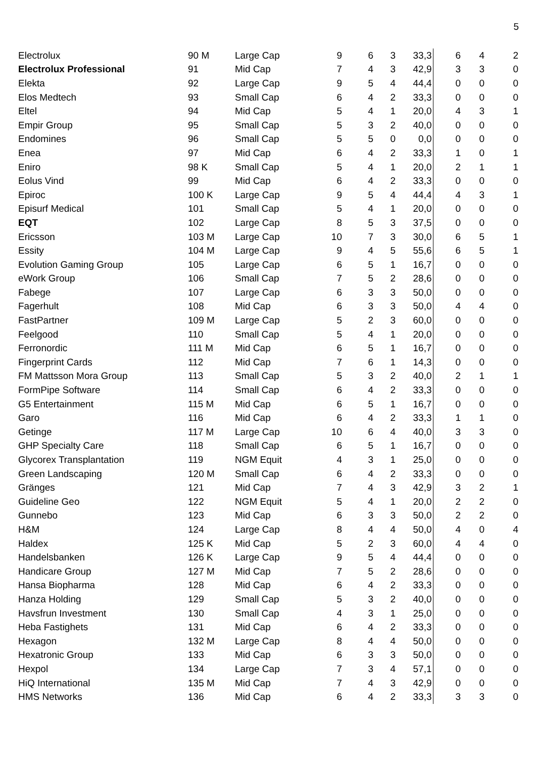5
| Electrolux | 90 M | Large Cap | 9 | 6 | 3 | 33,3 | 6 | 4 | 2 |
| Electrolux Professional | 91 | Mid Cap | 7 | 4 | 3 | 42,9 | 3 | 3 | 0 |
| Elekta | 92 | Large Cap | 9 | 5 | 4 | 44,4 | 0 | 0 | 0 |
| Elos Medtech | 93 | Small Cap | 6 | 4 | 2 | 33,3 | 0 | 0 | 0 |
| Eltel | 94 | Mid Cap | 5 | 4 | 1 | 20,0 | 4 | 3 | 1 |
| Empir Group | 95 | Small Cap | 5 | 3 | 2 | 40,0 | 0 | 0 | 0 |
| Endomines | 96 | Small Cap | 5 | 5 | 0 | 0,0 | 0 | 0 | 0 |
| Enea | 97 | Mid Cap | 6 | 4 | 2 | 33,3 | 1 | 0 | 1 |
| Eniro | 98 K | Small Cap | 5 | 4 | 1 | 20,0 | 2 | 1 | 1 |
| Eolus Vind | 99 | Mid Cap | 6 | 4 | 2 | 33,3 | 0 | 0 | 0 |
| Epiroc | 100 K | Large Cap | 9 | 5 | 4 | 44,4 | 4 | 3 | 1 |
| Episurf Medical | 101 | Small Cap | 5 | 4 | 1 | 20,0 | 0 | 0 | 0 |
| EQT | 102 | Large Cap | 8 | 5 | 3 | 37,5 | 0 | 0 | 0 |
| Ericsson | 103 M | Large Cap | 10 | 7 | 3 | 30,0 | 6 | 5 | 1 |
| Essity | 104 M | Large Cap | 9 | 4 | 5 | 55,6 | 6 | 5 | 1 |
| Evolution Gaming Group | 105 | Large Cap | 6 | 5 | 1 | 16,7 | 0 | 0 | 0 |
| eWork Group | 106 | Small Cap | 7 | 5 | 2 | 28,6 | 0 | 0 | 0 |
| Fabege | 107 | Large Cap | 6 | 3 | 3 | 50,0 | 0 | 0 | 0 |
| Fagerhult | 108 | Mid Cap | 6 | 3 | 3 | 50,0 | 4 | 4 | 0 |
| FastPartner | 109 M | Large Cap | 5 | 2 | 3 | 60,0 | 0 | 0 | 0 |
| Feelgood | 110 | Small Cap | 5 | 4 | 1 | 20,0 | 0 | 0 | 0 |
| Ferronordic | 111 M | Mid Cap | 6 | 5 | 1 | 16,7 | 0 | 0 | 0 |
| Fingerprint Cards | 112 | Mid Cap | 7 | 6 | 1 | 14,3 | 0 | 0 | 0 |
| FM Mattsson Mora Group | 113 | Small Cap | 5 | 3 | 2 | 40,0 | 2 | 1 | 1 |
| FormPipe Software | 114 | Small Cap | 6 | 4 | 2 | 33,3 | 0 | 0 | 0 |
| G5 Entertainment | 115 M | Mid Cap | 6 | 5 | 1 | 16,7 | 0 | 0 | 0 |
| Garo | 116 | Mid Cap | 6 | 4 | 2 | 33,3 | 1 | 1 | 0 |
| Getinge | 117 M | Large Cap | 10 | 6 | 4 | 40,0 | 3 | 3 | 0 |
| GHP Specialty Care | 118 | Small Cap | 6 | 5 | 1 | 16,7 | 0 | 0 | 0 |
| Glycorex Transplantation | 119 | NGM Equit | 4 | 3 | 1 | 25,0 | 0 | 0 | 0 |
| Green Landscaping | 120 M | Small Cap | 6 | 4 | 2 | 33,3 | 0 | 0 | 0 |
| Gränges | 121 | Mid Cap | 7 | 4 | 3 | 42,9 | 3 | 2 | 1 |
| Guideline Geo | 122 | NGM Equit | 5 | 4 | 1 | 20,0 | 2 | 2 | 0 |
| Gunnebo | 123 | Mid Cap | 6 | 3 | 3 | 50,0 | 2 | 2 | 0 |
| H&M | 124 | Large Cap | 8 | 4 | 4 | 50,0 | 4 | 0 | 4 |
| Haldex | 125 K | Mid Cap | 5 | 2 | 3 | 60,0 | 4 | 4 | 0 |
| Handelsbanken | 126 K | Large Cap | 9 | 5 | 4 | 44,4 | 0 | 0 | 0 |
| Handicare Group | 127 M | Mid Cap | 7 | 5 | 2 | 28,6 | 0 | 0 | 0 |
| Hansa Biopharma | 128 | Mid Cap | 6 | 4 | 2 | 33,3 | 0 | 0 | 0 |
| Hanza Holding | 129 | Small Cap | 5 | 3 | 2 | 40,0 | 0 | 0 | 0 |
| Havsfrun Investment | 130 | Small Cap | 4 | 3 | 1 | 25,0 | 0 | 0 | 0 |
| Heba Fastighets | 131 | Mid Cap | 6 | 4 | 2 | 33,3 | 0 | 0 | 0 |
| Hexagon | 132 M | Large Cap | 8 | 4 | 4 | 50,0 | 0 | 0 | 0 |
| Hexatronic Group | 133 | Mid Cap | 6 | 3 | 3 | 50,0 | 0 | 0 | 0 |
| Hexpol | 134 | Large Cap | 7 | 3 | 4 | 57,1 | 0 | 0 | 0 |
| HiQ International | 135 M | Mid Cap | 7 | 4 | 3 | 42,9 | 0 | 0 | 0 |
| HMS Networks | 136 | Mid Cap | 6 | 4 | 2 | 33,3 | 3 | 3 | 0 |